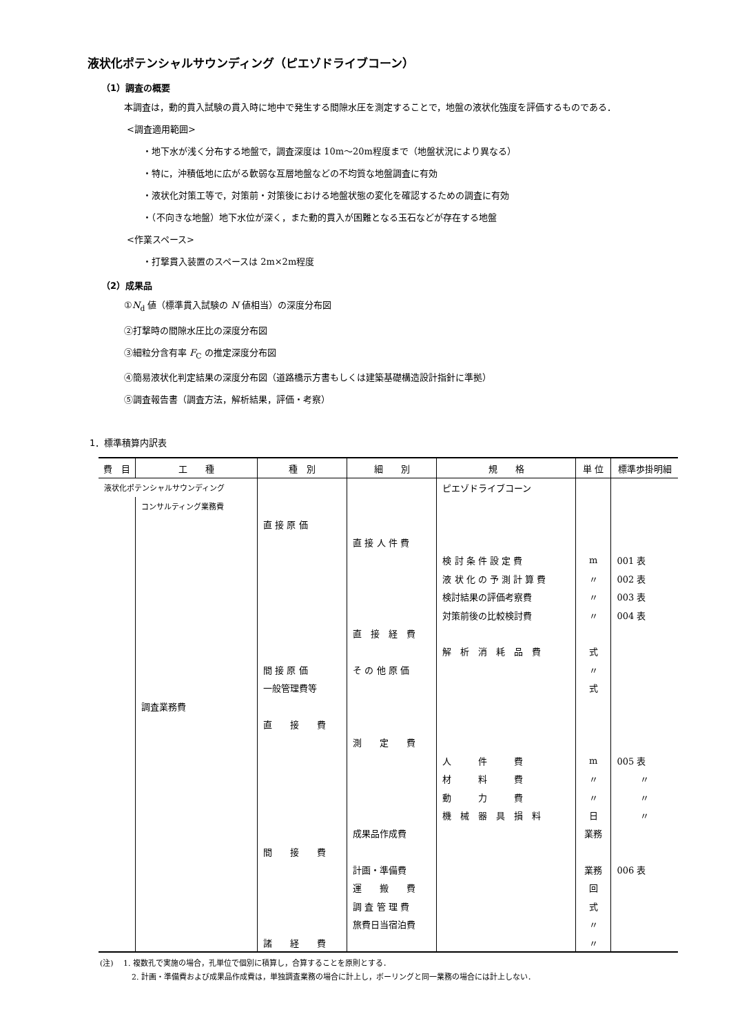液状化ポテンシャルサウンディング（ピエゾドライブコーン）
（1）調査の概要
本調査は，動的貫入試験の貫入時に地中で発生する間隙水圧を測定することで，地盤の液状化強度を評価するものである．
<調査適用範囲>
・地下水が浅く分布する地盤で，調査深度は 10m～20m程度まで（地盤状況により異なる）
・特に，沖積低地に広がる軟弱な互層地盤などの不均質な地盤調査に有効
・液状化対策工等で，対策前・対策後における地盤状態の変化を確認するための調査に有効
・（不向きな地盤）地下水位が深く，また動的貫入が困難となる玉石などが存在する地盤
<作業スペース>
・打撃貫入装置のスペースは 2m×2m程度
（2）成果品
①N<sub>d</sub> 値（標準貫入試験の N 値相当）の深度分布図
②打撃時の間隙水圧比の深度分布図
③細粒分含有率 F<sub>C</sub> の推定深度分布図
④簡易液状化判定結果の深度分布図（道路橋示方書もしくは建築基礎構造設計指針に準拠）
⑤調査報告書（調査方法，解析結果，評価・考察）
1．標準積算内訳表
| 費 目 | 工 種 | 種 別 | 細 別 | 規 格 | 単 位 | 標準歩掛明細 |
| --- | --- | --- | --- | --- | --- | --- |
| 液状化ポテンシャルサウンディング | | | | ピエゾドライブコーン | | |
| | コンサルティング業務費 | | | | | |
| | | 直 接 原 価 | | | | |
| | | | 直 接 人 件 費 | | | |
| | | | | 検 討 条 件 設 定 費 | m | 001 表 |
| | | | | 液 状 化 の 予 測 計 算 費 | 〃 | 002 表 |
| | | | | 検討結果の評価考察費 | 〃 | 003 表 |
| | | | | 対策前後の比較検討費 | 〃 | 004 表 |
| | | | 直 接 経 費 | | | |
| | | | | 解 析 消 耗 品 費 | 式 | |
| | | 間 接 原 価 | そ の 他 原 価 | | 〃 | |
| | | 一般管理費等 | | | 式 | |
| | 調査業務費 | | | | | |
| | | 直 接 費 | | | | |
| | | | 測 定 費 | | | |
| | | | | 人 件 費 | m | 005 表 |
| | | | | 材 料 費 | 〃 | 〃 |
| | | | | 動 力 費 | 〃 | 〃 |
| | | | | 機 械 器 具 損 料 | 日 | 〃 |
| | | | 成果品作成費 | | 業務 | |
| | | 間 接 費 | | | | |
| | | | 計画・準備費 | | 業務 | 006 表 |
| | | | 運 搬 費 | | 回 | |
| | | | 調 査 管 理 費 | | 式 | |
| | | | 旅費日当宿泊費 | | 〃 | |
| | | 諸 経 費 | | | 〃 | |
(注)　 1. 複数孔で実施の場合，孔単位で個別に積算し，合算することを原則とする．
2. 計画・準備費および成果品作成費は，単独調査業務の場合に計上し，ボーリングと同一業務の場合には計上しない．